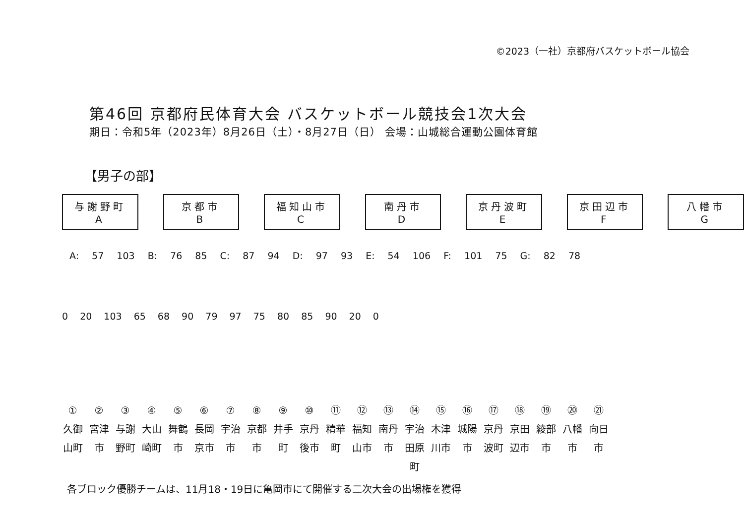©2023（一社）京都府バスケットボール協会
第46回 京都府民体育大会 バスケットボール競技会1次大会
期日：令和5年（2023年）8月26日（土）・8月27日（日） 会場：山城総合運動公園体育館
【男子の部】
与謝野町
A
京都市
B
福知山市
C
南丹市
D
京丹波町
E
京田辺市
F
八幡市
G
A: 57 103 B: 76 85 C: 87 94 D: 97 93 E: 54 106 F: 101 75 G: 82 78
0 20 103 65 68 90 79 97 75 80 85 90 20 0
①
久御山町
②
宮津市
③
与謝野町
④
大山崎町
⑤
舞鶴市
⑥
長岡京市
⑦
宇治市
⑧
京都市
⑨
井手町
⑩
京丹後市
⑪
精華町
⑫
福知山市
⑬
南丹市
⑭
宇治田原町
⑮
木津川市
⑯
城陽市
⑰
京丹波町
⑱
京田辺市
⑲
綾部市
⑳
八幡市
㉑
向日市
各ブロック優勝チームは、11月18・19日に亀岡市にて開催する二次大会の出場権を獲得